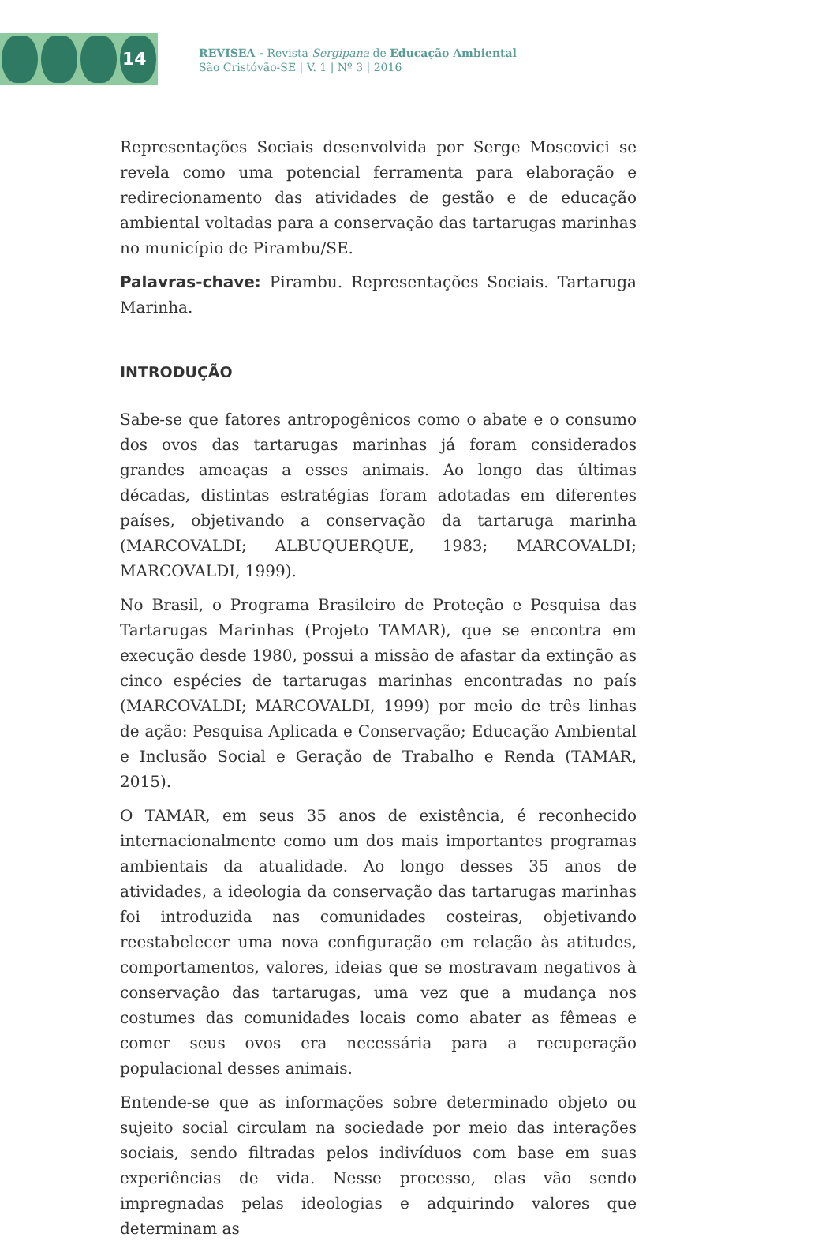14
REVISEA - Revista Sergipana de Educação Ambiental
São Cristóvão-SE | V. 1 | Nº 3 | 2016
Representações Sociais desenvolvida por Serge Moscovici se revela como uma potencial ferramenta para elaboração e redirecionamento das atividades de gestão e de educação ambiental voltadas para a conservação das tartarugas marinhas no município de Pirambu/SE.
Palavras-chave: Pirambu. Representações Sociais. Tartaruga Marinha.
INTRODUÇÃO
Sabe-se que fatores antropogênicos como o abate e o consumo dos ovos das tartarugas marinhas já foram considerados grandes ameaças a esses animais. Ao longo das últimas décadas, distintas estratégias foram adotadas em diferentes países, objetivando a conservação da tartaruga marinha (MARCOVALDI; ALBUQUERQUE, 1983; MARCOVALDI; MARCOVALDI, 1999).
No Brasil, o Programa Brasileiro de Proteção e Pesquisa das Tartarugas Marinhas (Projeto TAMAR), que se encontra em execução desde 1980, possui a missão de afastar da extinção as cinco espécies de tartarugas marinhas encontradas no país (MARCOVALDI; MARCOVALDI, 1999) por meio de três linhas de ação: Pesquisa Aplicada e Conservação; Educação Ambiental e Inclusão Social e Geração de Trabalho e Renda (TAMAR, 2015).
O TAMAR, em seus 35 anos de existência, é reconhecido internacionalmente como um dos mais importantes programas ambientais da atualidade. Ao longo desses 35 anos de atividades, a ideologia da conservação das tartarugas marinhas foi introduzida nas comunidades costeiras, objetivando reestabelecer uma nova configuração em relação às atitudes, comportamentos, valores, ideias que se mostravam negativos à conservação das tartarugas, uma vez que a mudança nos costumes das comunidades locais como abater as fêmeas e comer seus ovos era necessária para a recuperação populacional desses animais.
Entende-se que as informações sobre determinado objeto ou sujeito social circulam na sociedade por meio das interações sociais, sendo filtradas pelos indivíduos com base em suas experiências de vida. Nesse processo, elas vão sendo impregnadas pelas ideologias e adquirindo valores que determinam as